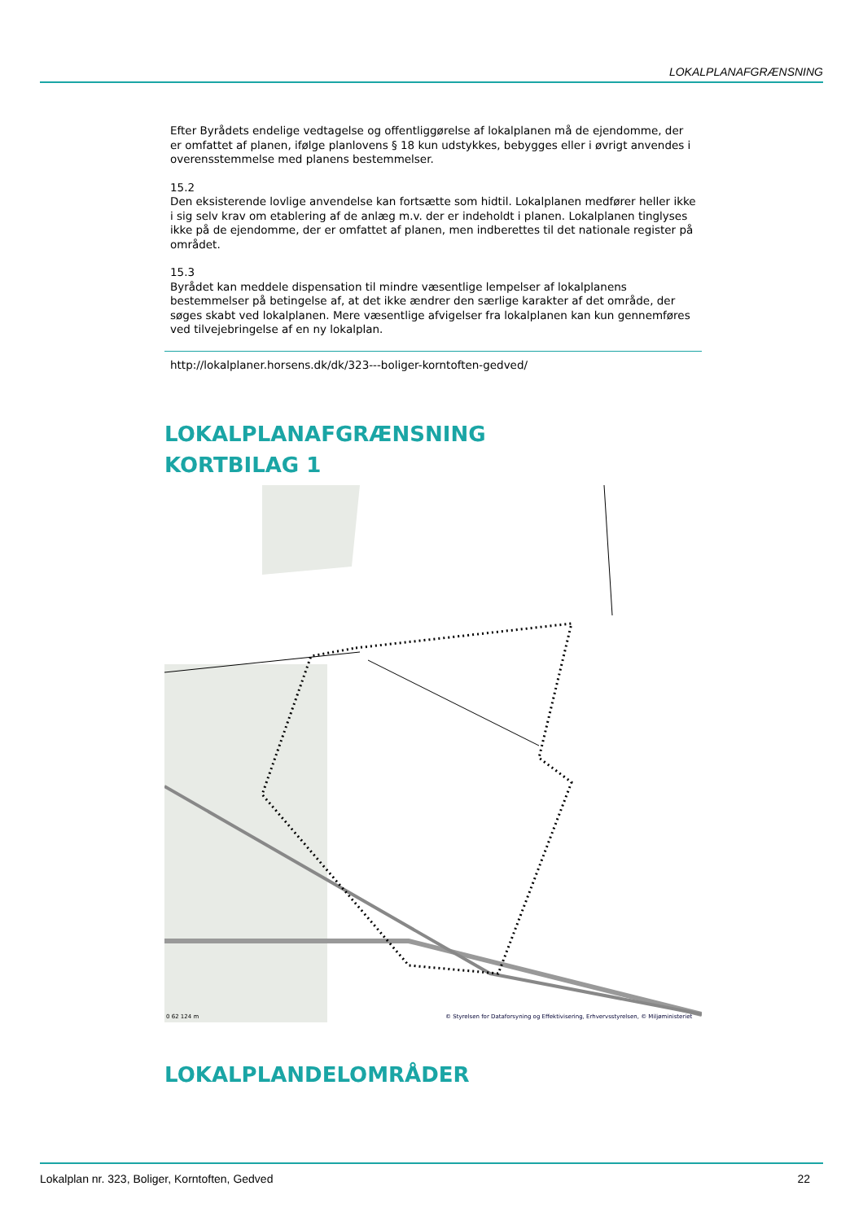LOKALPLANAFGRÆNSNING
Efter Byrådets endelige vedtagelse og offentliggørelse af lokalplanen må de ejendomme, der er omfattet af planen, ifølge planlovens § 18 kun udstykkes, bebygges eller i øvrigt anvendes i overensstemmelse med planens bestemmelser.
15.2
Den eksisterende lovlige anvendelse kan fortsætte som hidtil. Lokalplanen medfører heller ikke i sig selv krav om etablering af de anlæg m.v. der er indeholdt i planen. Lokalplanen tinglyses ikke på de ejendomme, der er omfattet af planen, men indberettes til det nationale register på området.
15.3
Byrådet kan meddele dispensation til mindre væsentlige lempelser af lokalplanens bestemmelser på betingelse af, at det ikke ændrer den særlige karakter af det område, der søges skabt ved lokalplanen. Mere væsentlige afvigelser fra lokalplanen kan kun gennemføres ved tilvejebringelse af en ny lokalplan.
http://lokalplaner.horsens.dk/dk/323---boliger-korntoften-gedved/
LOKALPLANAFGRÆNSNING
KORTBILAG 1
© Styrelsen for Dataforsyning og Effektivisering, Erhvervsstyrelsen, © Miljøministeriet
0 62 124 m
LOKALPLANDELOMRÅDER
Lokalplan nr. 323, Boliger, Korntoften, Gedved 22